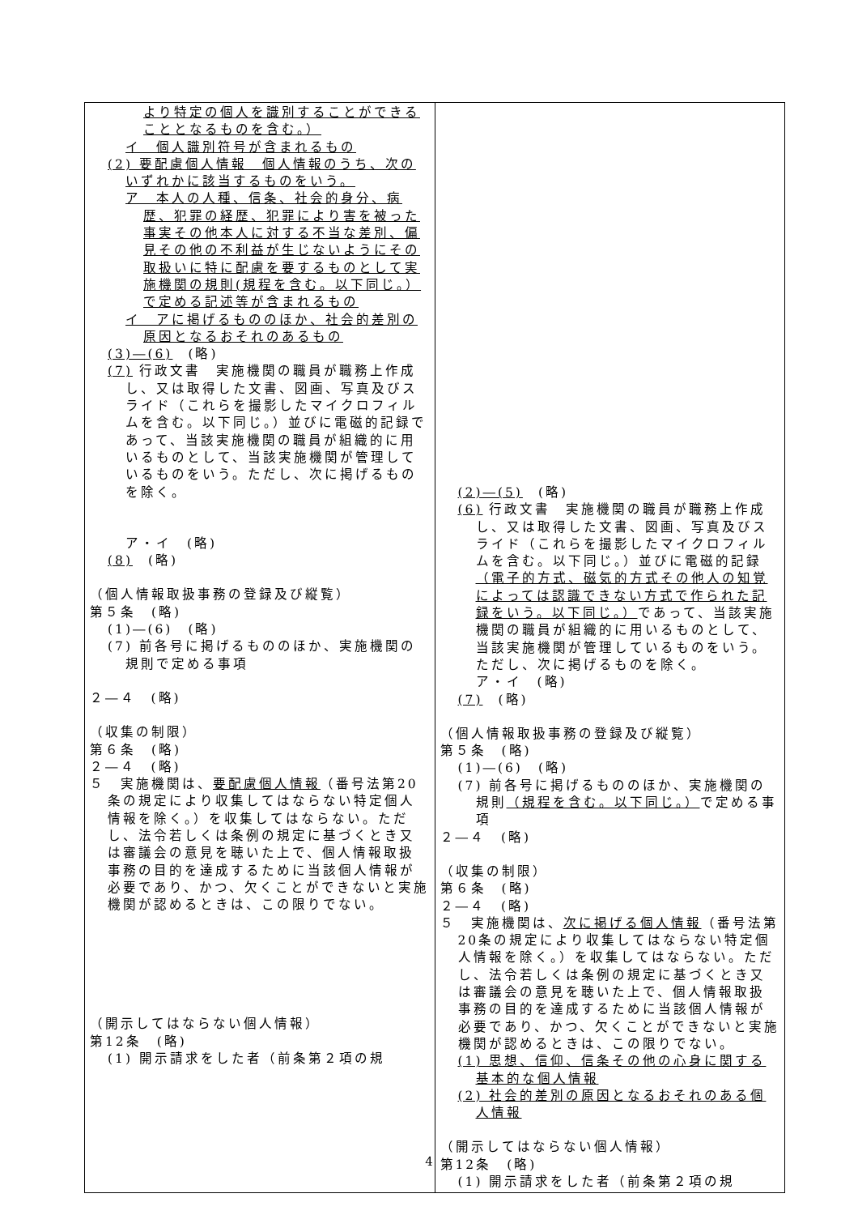| より特定の個人を識別することができることとなるものを含む。） イ 個人識別符号が含まれるもの (2) 要配慮個人情報 個人情報のうち、次のいずれかに該当するものをいう。 ア 本人の人種、信条、社会的身分、病歴、犯罪の経歴、犯罪により害を被った事実その他本人に対する不当な差別、偏見その他の不利益が生じないようにその取扱いに特に配慮を要するものとして実施機関の規則(規程を含む。以下同じ。）で定める記述等が含まれるもの イ アに掲げるもののほか、社会的差別の原因となるおそれのあるもの (3)―(6) (略) (7) 行政文書 実施機関の職員が職務上作成し、又は取得した文書、図画、写真及びスライド（これらを撮影したマイクロフィルムを含む。以下同じ。）並びに電磁的記録であって、当該実施機関の職員が組織的に用いるものとして、当該実施機関が管理しているものをいう。ただし、次に掲げるものを除く。 ア・イ (略) (8) (略) （個人情報取扱事務の登録及び縦覧） 第５条 (略) (1)―(6) (略) (7) 前各号に掲げるもののほか、実施機関の規則で定める事項 ２―４ (略) （収集の制限） 第６条 (略) ２―４ (略) ５ 実施機関は、 要配慮個人情報 （番号法第20条の規定により収集してはならない特定個人情報を除く。）を収集してはならない。ただし、法令若しくは条例の規定に基づくとき又は審議会の意見を聴いた上で、個人情報取扱事務の目的を達成するために当該個人情報が必要であり、かつ、欠くことができないと実施機関が認めるときは、この限りでない。 （開示してはならない個人情報） 第12条 (略) (1) 開示請求をした者（前条第２項の規 | (2)―(5) (略) (6) 行政文書 実施機関の職員が職務上作成し、又は取得した文書、図画、写真及びスライド（これらを撮影したマイクロフィルムを含む。以下同じ。）並びに電磁的記録 （電子的方式、磁気的方式その他人の知覚によっては認識できない方式で作られた記録をいう。以下同じ。） であって、当該実施機関の職員が組織的に用いるものとして、当該実施機関が管理しているものをいう。ただし、次に掲げるものを除く。 ア・イ (略) (7) (略) （個人情報取扱事務の登録及び縦覧） 第５条 (略) (1)―(6) (略) (7) 前各号に掲げるもののほか、実施機関の規則 （規程を含む。以下同じ。） で定める事項 ２―４ (略) （収集の制限） 第６条 (略) ２―４ (略) ５ 実施機関は、 次に掲げる個人情報 （番号法第20条の規定により収集してはならない特定個人情報を除く。）を収集してはならない。ただし、法令若しくは条例の規定に基づくとき又は審議会の意見を聴いた上で、個人情報取扱事務の目的を達成するために当該個人情報が必要であり、かつ、欠くことができないと実施機関が認めるときは、この限りでない。 (1) 思想、信仰、信条その他の心身に関する基本的な個人情報 (2) 社会的差別の原因となるおそれのある個人情報 （開示してはならない個人情報） 第12条 (略) (1) 開示請求をした者（前条第２項の規 |
4